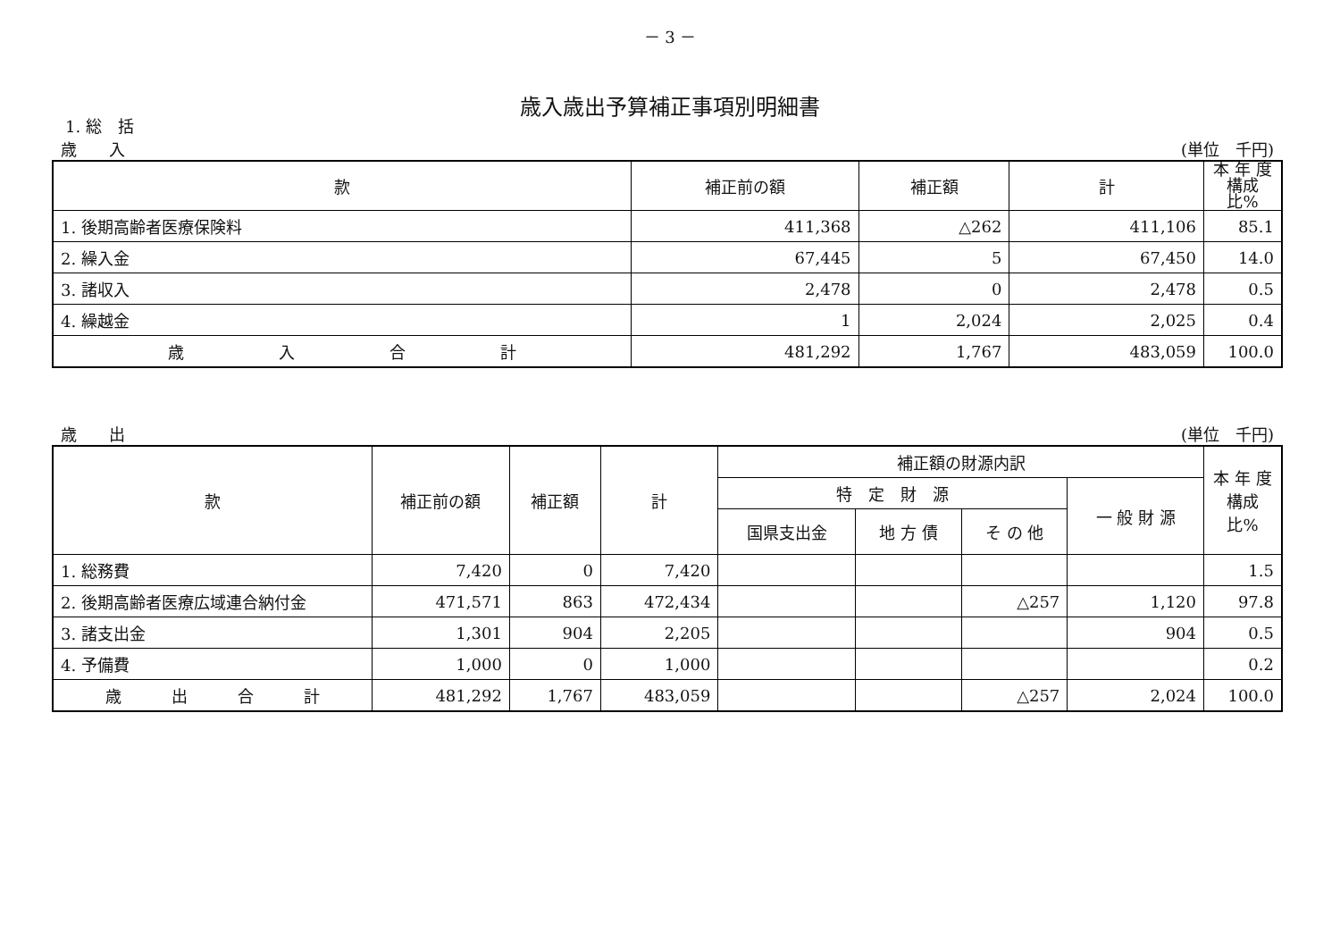－ 3 －
歳入歳出予算補正事項別明細書
1. 総　括
歳　　入 (単位　千円)
| 款 | 補正前の額 | 補正額 | 計 | 本 年 度 構成比% |
| --- | --- | --- | --- | --- |
| 1. 後期高齢者医療保険料 | 411,368 | △262 | 411,106 | 85.1 |
| 2. 繰入金 | 67,445 | 5 | 67,450 | 14.0 |
| 3. 諸収入 | 2,478 | 0 | 2,478 | 0.5 |
| 4. 繰越金 | 1 | 2,024 | 2,025 | 0.4 |
| 歳 入 合 計 | 481,292 | 1,767 | 483,059 | 100.0 |
歳　　出 (単位　千円)
| 款 | 補正前の額 | 補正額 | 計 | 補正額の財源内訳 | | | | 本 年 度 構成比% |
| --- | --- | --- | --- | --- | --- | --- | --- | --- |
| | | | | 特 定 財 源 | | | 一 般 財 源 | |
| | | | | 国県支出金 | 地 方 債 | そ の 他 | | |
| 1. 総務費 | 7,420 | 0 | 7,420 | | | | | 1.5 |
| 2. 後期高齢者医療広域連合納付金 | 471,571 | 863 | 472,434 | | | △257 | 1,120 | 97.8 |
| 3. 諸支出金 | 1,301 | 904 | 2,205 | | | | 904 | 0.5 |
| 4. 予備費 | 1,000 | 0 | 1,000 | | | | | 0.2 |
| 歳 出 合 計 | 481,292 | 1,767 | 483,059 | | | △257 | 2,024 | 100.0 |